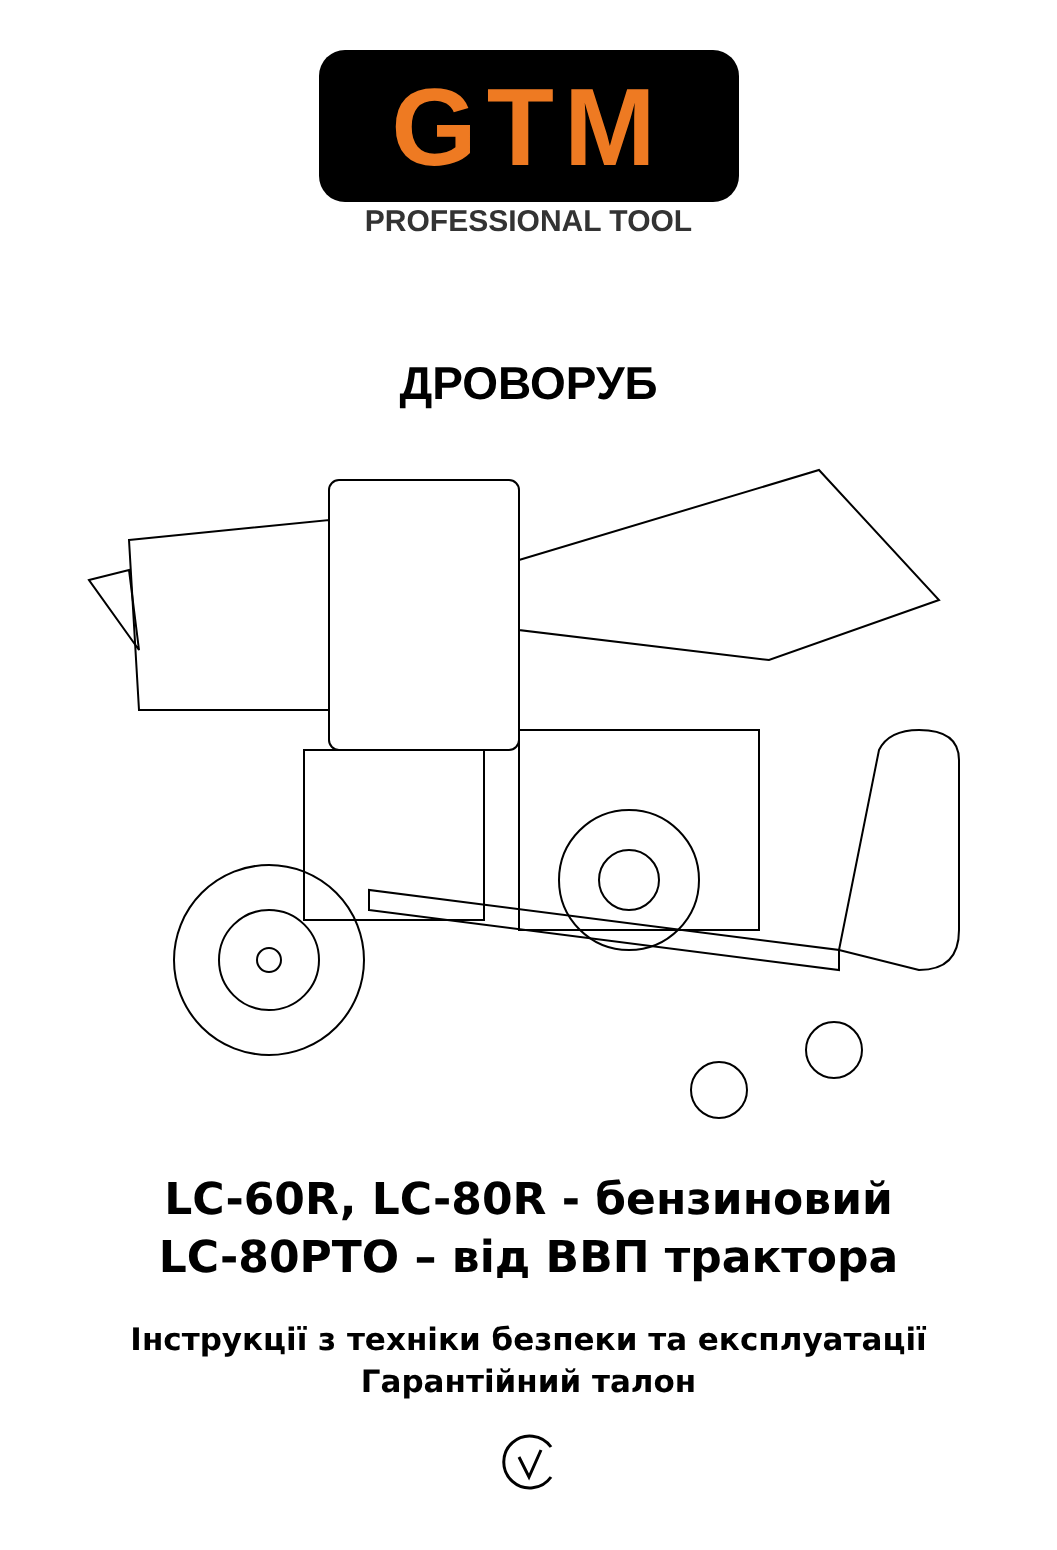GTM
PROFESSIONAL TOOL
ДРОВОРУБ
LC-60R, LC-80R - бензиновий
LC-80PTO – від ВВП трактора
Інструкції з техніки безпеки та експлуатації
Гарантійний талон